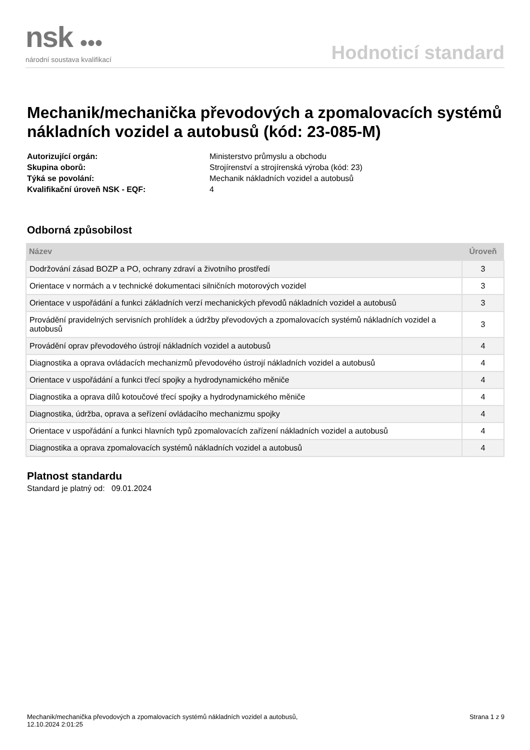nsk ●●●
národní soustava kvalifikací
Hodnoticí standard
Mechanik/mechanička převodových a zpomalovacích systémů nákladních vozidel a autobusů (kód: 23-085-M)
Autorizující orgán: Ministerstvo průmyslu a obchodu Skupina oborů: Strojírenství a strojírenská výroba (kód: 23) Týká se povolání: Mechanik nákladních vozidel a autobusů Kvalifikační úroveň NSK - EQF: 4
Odborná způsobilost
| Název | Úroveň |
| --- | --- |
| Dodržování zásad BOZP a PO, ochrany zdraví a životního prostředí | 3 |
| Orientace v normách a v technické dokumentaci silničních motorových vozidel | 3 |
| Orientace v uspořádání a funkci základních verzí mechanických převodů nákladních vozidel a autobusů | 3 |
| Provádění pravidelných servisních prohlídek a údržby převodových a zpomalovacích systémů nákladních vozidel a autobusů | 3 |
| Provádění oprav převodového ústrojí nákladních vozidel a autobusů | 4 |
| Diagnostika a oprava ovládacích mechanizmů převodového ústrojí nákladních vozidel a autobusů | 4 |
| Orientace v uspořádání a funkci třecí spojky a hydrodynamického měniče | 4 |
| Diagnostika a oprava dílů kotoučové třecí spojky a hydrodynamického měniče | 4 |
| Diagnostika, údržba, oprava a seřízení ovládacího mechanizmu spojky | 4 |
| Orientace v uspořádání a funkci hlavních typů zpomalovacích zařízení nákladních vozidel a autobusů | 4 |
| Diagnostika a oprava zpomalovacích systémů nákladních vozidel a autobusů | 4 |
Platnost standardu
Standard je platný od: 09.01.2024
Mechanik/mechanička převodových a zpomalovacích systémů nákladních vozidel a autobusů,
12.10.2024 2:01:25
Strana 1 z 9